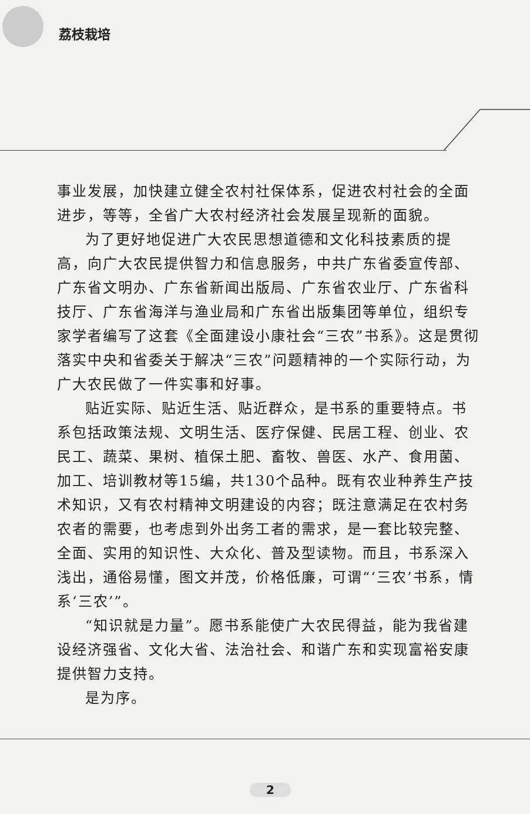荔枝栽培
事业发展，加快建立健全农村社保体系，促进农村社会的全面进步，等等，全省广大农村经济社会发展呈现新的面貌。
为了更好地促进广大农民思想道德和文化科技素质的提高，向广大农民提供智力和信息服务，中共广东省委宣传部、广东省文明办、广东省新闻出版局、广东省农业厅、广东省科技厅、广东省海洋与渔业局和广东省出版集团等单位，组织专家学者编写了这套《全面建设小康社会“三农”书系》。这是贯彻落实中央和省委关于解决“三农”问题精神的一个实际行动，为广大农民做了一件实事和好事。
贴近实际、贴近生活、贴近群众，是书系的重要特点。书系包括政策法规、文明生活、医疗保健、民居工程、创业、农民工、蔬菜、果树、植保土肥、畜牧、兽医、水产、食用菌、加工、培训教材等15编，共130个品种。既有农业种养生产技术知识，又有农村精神文明建设的内容；既注意满足在农村务农者的需要，也考虑到外出务工者的需求，是一套比较完整、全面、实用的知识性、大众化、普及型读物。而且，书系深入浅出，通俗易懂，图文并茂，价格低廉，可谓“‘三农’书系，情系‘三农’”。
“知识就是力量”。愿书系能使广大农民得益，能为我省建设经济强省、文化大省、法治社会、和谐广东和实现富裕安康提供智力支持。
是为序。
2